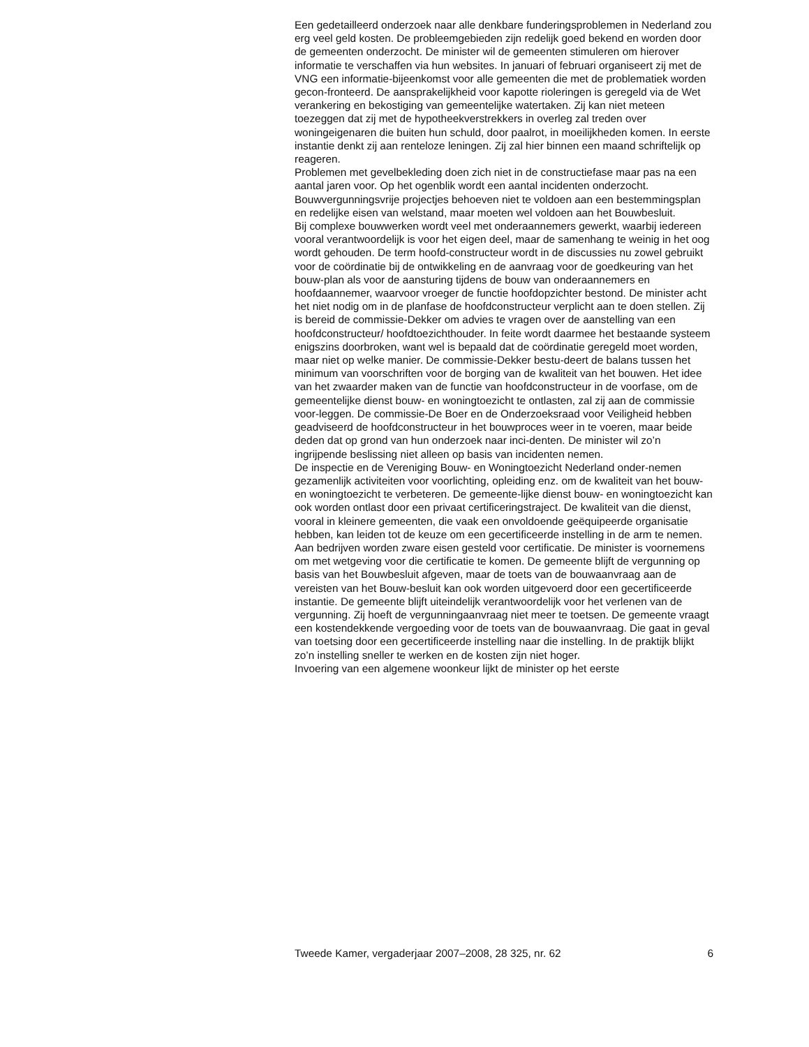Een gedetailleerd onderzoek naar alle denkbare funderingsproblemen in Nederland zou erg veel geld kosten. De probleemgebieden zijn redelijk goed bekend en worden door de gemeenten onderzocht. De minister wil de gemeenten stimuleren om hierover informatie te verschaffen via hun websites. In januari of februari organiseert zij met de VNG een informatie-bijeenkomst voor alle gemeenten die met de problematiek worden gecon-fronteerd. De aansprakelijkheid voor kapotte rioleringen is geregeld via de Wet verankering en bekostiging van gemeentelijke watertaken. Zij kan niet meteen toezeggen dat zij met de hypotheekverstrekkers in overleg zal treden over woningeigenaren die buiten hun schuld, door paalrot, in moeilijkheden komen. In eerste instantie denkt zij aan renteloze leningen. Zij zal hier binnen een maand schriftelijk op reageren.
Problemen met gevelbekleding doen zich niet in de constructiefase maar pas na een aantal jaren voor. Op het ogenblik wordt een aantal incidenten onderzocht.
Bouwvergunningsvrije projectjes behoeven niet te voldoen aan een bestemmingsplan en redelijke eisen van welstand, maar moeten wel voldoen aan het Bouwbesluit.
Bij complexe bouwwerken wordt veel met onderaannemers gewerkt, waarbij iedereen vooral verantwoordelijk is voor het eigen deel, maar de samenhang te weinig in het oog wordt gehouden. De term hoofd-constructeur wordt in de discussies nu zowel gebruikt voor de coördinatie bij de ontwikkeling en de aanvraag voor de goedkeuring van het bouw-plan als voor de aansturing tijdens de bouw van onderaannemers en hoofdaannemer, waarvoor vroeger de functie hoofdopzichter bestond. De minister acht het niet nodig om in de planfase de hoofdconstructeur verplicht aan te doen stellen. Zij is bereid de commissie-Dekker om advies te vragen over de aanstelling van een hoofdconstructeur/ hoofdtoezichthouder. In feite wordt daarmee het bestaande systeem enigszins doorbroken, want wel is bepaald dat de coördinatie geregeld moet worden, maar niet op welke manier. De commissie-Dekker bestu-deert de balans tussen het minimum van voorschriften voor de borging van de kwaliteit van het bouwen. Het idee van het zwaarder maken van de functie van hoofdconstructeur in de voorfase, om de gemeentelijke dienst bouw- en woningtoezicht te ontlasten, zal zij aan de commissie voor-leggen. De commissie-De Boer en de Onderzoeksraad voor Veiligheid hebben geadviseerd de hoofdconstructeur in het bouwproces weer in te voeren, maar beide deden dat op grond van hun onderzoek naar inci-denten. De minister wil zo’n ingrijpende beslissing niet alleen op basis van incidenten nemen.
De inspectie en de Vereniging Bouw- en Woningtoezicht Nederland onder-nemen gezamenlijk activiteiten voor voorlichting, opleiding enz. om de kwaliteit van het bouw- en woningtoezicht te verbeteren. De gemeente-lijke dienst bouw- en woningtoezicht kan ook worden ontlast door een privaat certificeringstraject. De kwaliteit van die dienst, vooral in kleinere gemeenten, die vaak een onvoldoende geëquipeerde organisatie hebben, kan leiden tot de keuze om een gecertificeerde instelling in de arm te nemen. Aan bedrijven worden zware eisen gesteld voor certificatie. De minister is voornemens om met wetgeving voor die certificatie te komen. De gemeente blijft de vergunning op basis van het Bouwbesluit afgeven, maar de toets van de bouwaanvraag aan de vereisten van het Bouw-besluit kan ook worden uitgevoerd door een gecertificeerde instantie. De gemeente blijft uiteindelijk verantwoordelijk voor het verlenen van de vergunning. Zij hoeft de vergunningaanvraag niet meer te toetsen. De gemeente vraagt een kostendekkende vergoeding voor de toets van de bouwaanvraag. Die gaat in geval van toetsing door een gecertificeerde instelling naar die instelling. In de praktijk blijkt zo’n instelling sneller te werken en de kosten zijn niet hoger.
Invoering van een algemene woonkeur lijkt de minister op het eerste
Tweede Kamer, vergaderjaar 2007–2008, 28 325, nr. 62 6